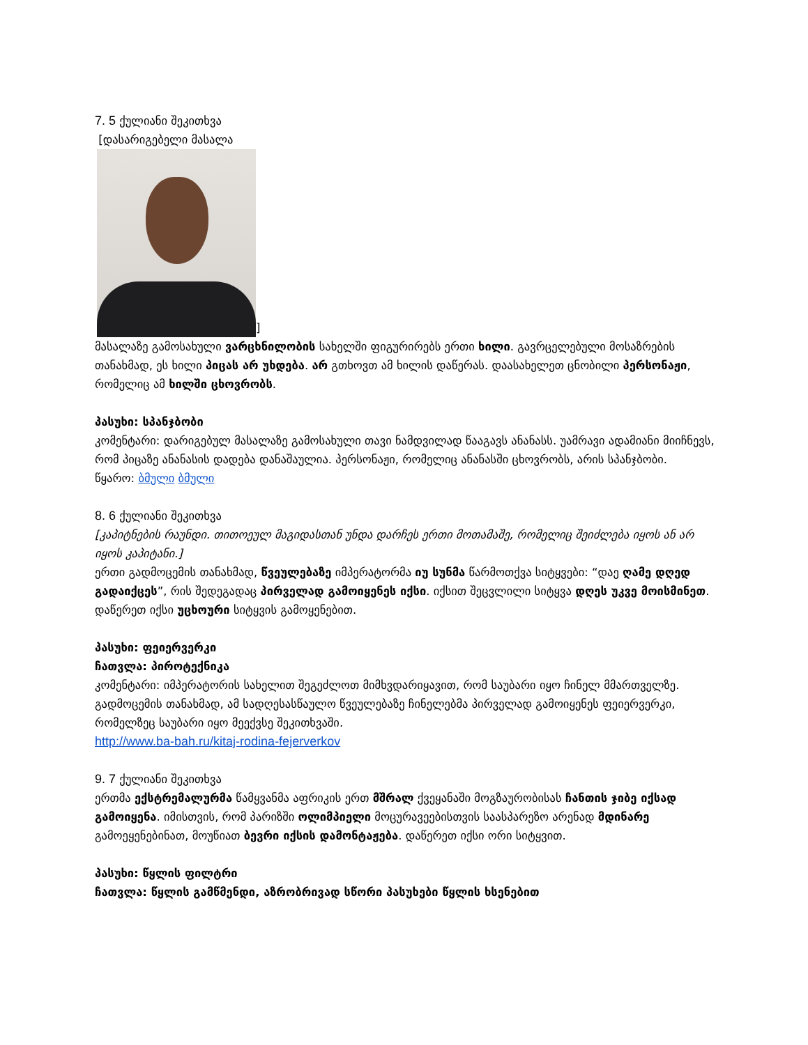7. 5 ქულიანი შეკითხვა
[დასარიგებელი მასალა
]
მასალაზე გამოსახული ვარცხნილობის სახელში ფიგურირებს ერთი ხილი. გავრცელებული მოსაზრების თანახმად, ეს ხილი პიცას არ უხდება. არ გთხოვთ ამ ხილის დაწერას. დაასახელეთ ცნობილი პერსონაჟი, რომელიც ამ ხილში ცხოვრობს.
პასუხი: სპანჯბობი
კომენტარი: დარიგებულ მასალაზე გამოსახული თავი ნამდვილად წააგავს ანანასს. უამრავი ადამიანი მიიჩნევს, რომ პიცაზე ანანასის დადება დანაშაულია. პერსონაჟი, რომელიც ანანასში ცხოვრობს, არის სპანჯბობი.
წყარო: ბმული ბმული
8. 6 ქულიანი შეკითხვა
[კაპიტნების რაუნდი. თითოეულ მაგიდასთან უნდა დარჩეს ერთი მოთამაშე, რომელიც შეიძლება იყოს ან არ იყოს კაპიტანი.]
ერთი გადმოცემის თანახმად, წვეულებაზე იმპერატორმა იუ სუნმა წარმოთქვა სიტყვები: “დაე ღამე დღედ გადაიქცეს”, რის შედეგადაც პირველად გამოიყენეს იქსი. იქსით შეცვლილი სიტყვა დღეს უკვე მოისმინეთ. დაწერეთ იქსი უცხოური სიტყვის გამოყენებით.
პასუხი: ფეიერვერკი
ჩათვლა: პიროტექნიკა
კომენტარი: იმპერატორის სახელით შეგეძლოთ მიმხვდარიყავით, რომ საუბარი იყო ჩინელ მმართველზე. გადმოცემის თანახმად, ამ სადღესასწაულო წვეულებაზე ჩინელებმა პირველად გამოიყენეს ფეიერვერკი, რომელზეც საუბარი იყო მეექვსე შეკითხვაში.
http://www.ba-bah.ru/kitaj-rodina-fejerverkov
9. 7 ქულიანი შეკითხვა
ერთმა ექსტრემალურმა წამყვანმა აფრიკის ერთ მშრალ ქვეყანაში მოგზაურობისას ჩანთის ჯიბე იქსად გამოიყენა. იმისთვის, რომ პარიზში ოლიმპიელი მოცურავეებისთვის საასპარეზო არენად მდინარე გამოეყენებინათ, მოუწიათ ბევრი იქსის დამონტაჟება. დაწერეთ იქსი ორი სიტყვით.
პასუხი: წყლის ფილტრი
ჩათვლა: წყლის გამწმენდი, აზრობრივად სწორი პასუხები წყლის ხსენებით